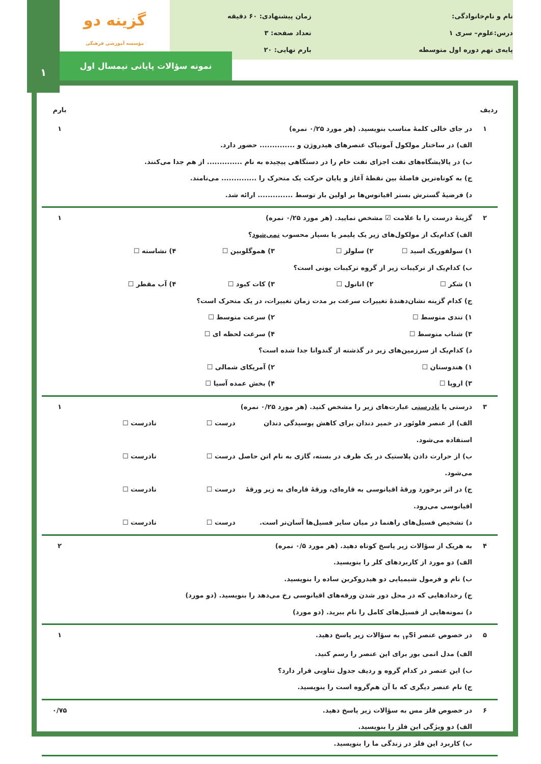گزینه دو
مؤسسه آموزشی فرهنگی
نام و نام‌خانوادگی:
درس:علوم– سری ۱
پایه‌ی نهم دوره اول متوسطه
زمان پیشنهادی: ۶۰ دقیقه
تعداد صفحه: ۳
بارم نهایی: ۲۰
نمونه سؤالات پایانی نیمسال اول
۱
| ردیف | | بارم |
| --- | --- | --- |
| ۱ | در جای خالی کلمهٔ مناسب بنویسید. (هر مورد ۰/۲۵ نمره) الف) در ساختار مولکول آمونیاک عنصرهای هیدروژن و .............. حضور دارد. ب) در پالایشگاه‌های نفت اجزای نفت خام را در دستگاهی پیچیده به نام .............. از هم جدا می‌کنند. ج) به کوتاه‌ترین فاصلهٔ بین نقطهٔ آغاز و پایان حرکت یک متحرک را .............. می‌نامند. د) فرضیهٔ گسترش بستر اقیانوس‌ها بر اولین بار توسط .............. ارائه شد. | ۱ |
| ۲ | گزینهٔ درست را با علامت ☑ مشخص نمایید. (هر مورد ۰/۲۵ نمره) الف) کدام‌یک از مولکول‌های زیر یک پلیمر یا بسپار محسوب نمی‌شود ؟ ۱) سولفوریک اسید ☐ ۲) سلولز ☐ ۳) هموگلوبین ☐ ۴) نشاسته ☐ ب) کدام‌یک از ترکیبات زیر از گروه ترکیبات یونی است؟ ۱) شکر ☐ ۲) اتانول ☐ ۳) کات کبود ☐ ۴) آب مقطر ☐ ج) کدام گزینه نشان‌دهندهٔ تغییرات سرعت بر مدت زمان تغییرات، در یک متحرک است؟ ۱) تندی متوسط ☐ ۲) سرعت متوسط ☐ ۳) شتاب متوسط ☐ ۴) سرعت لحظه ای ☐ د) کدام‌یک از سرزمین‌های زیر در گذشته از گندوانا جدا شده است؟ ۱) هندوستان ☐ ۲) آمریکای شمالی ☐ ۳) اروپا ☐ ۴) بخش عمده آسیا ☐ | ۱ |
| ۳ | درستی یا نادرستی عبارت‌های زیر را مشخص کنید. (هر مورد ۰/۲۵ نمره) الف) از عنصر فلوئور در خمیر دندان برای کاهش پوسیدگی دندان استفاده می‌شود. درست ☐ نادرست ☐ ب) از حرارت دادن پلاستیک در یک ظرف در بسته، گازی به نام اتن حاصل می‌شود. درست ☐ نادرست ☐ ج) در اثر برخورد ورقهٔ اقیانوسی به قاره‌ای، ورقهٔ قاره‌ای به زیر ورقهٔ اقیانوسی می‌رود. درست ☐ نادرست ☐ د) تشخیص فسیل‌های راهنما در میان سایر فسیل‌ها آسان‌تر است. درست ☐ نادرست ☐ | ۱ |
| ۴ | به هریک از سؤالات زیر پاسخ کوتاه دهید. (هر مورد ۰/۵ نمره) الف) دو مورد از کاربردهای کلر را بنویسید. ب) نام و فرمول شیمیایی دو هیدروکربن ساده را بنویسید. ج) رخدادهایی که در محل دور شدن ورقه‌های اقیانوسی رخ می‌دهد را بنویسید. (دو مورد) د) نمونه‌هایی از فسیل‌های کامل را نام ببرید. (دو مورد) | ۲ |
| ۵ | در خصوص عنصر <sub>۱۴</sub>Si به سؤالات زیر پاسخ دهید. الف) مدل اتمی بور برای این عنصر را رسم کنید. ب) این عنصر در کدام گروه و ردیف جدول تناوبی قرار دارد؟ ج) نام عنصر دیگری که با آن هم‌گروه است را بنویسید. | ۱ |
| ۶ | در خصوص فلز مس به سؤالات زیر پاسخ دهید. الف) دو ویژگی این فلز را بنویسید. ب) کاربرد این فلز در زندگی ما را بنویسید. | ۰/۷۵ |